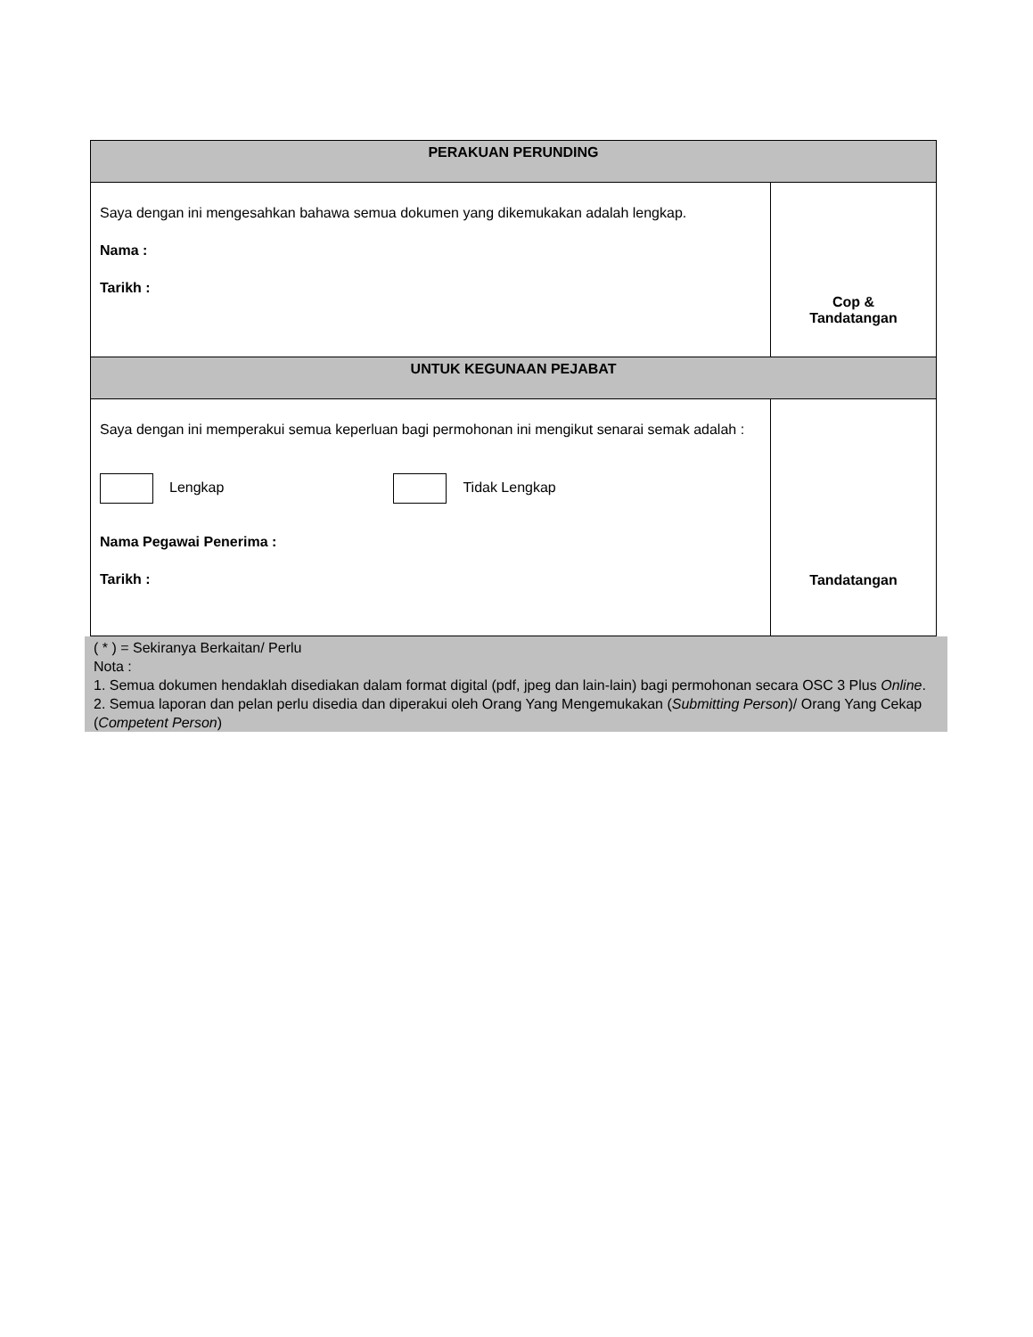| PERAKUAN PERUNDING | |
| Saya dengan ini mengesahkan bahawa semua dokumen yang dikemukakan adalah lengkap. Nama : Tarikh : | Cop & Tandatangan |
| UNTUK KEGUNAAN PEJABAT | |
| Saya dengan ini memperakui semua keperluan bagi permohonan ini mengikut senarai semak adalah : Lengkap Tidak Lengkap Nama Pegawai Penerima : Tarikh : | Tandatangan |
( * ) = Sekiranya Berkaitan/ Perlu
Nota :
1. Semua dokumen hendaklah disediakan dalam format digital (pdf, jpeg dan lain-lain) bagi permohonan secara OSC 3 Plus Online.
2. Semua laporan dan pelan perlu disedia dan diperakui oleh Orang Yang Mengemukakan (Submitting Person)/ Orang Yang Cekap (Competent Person)